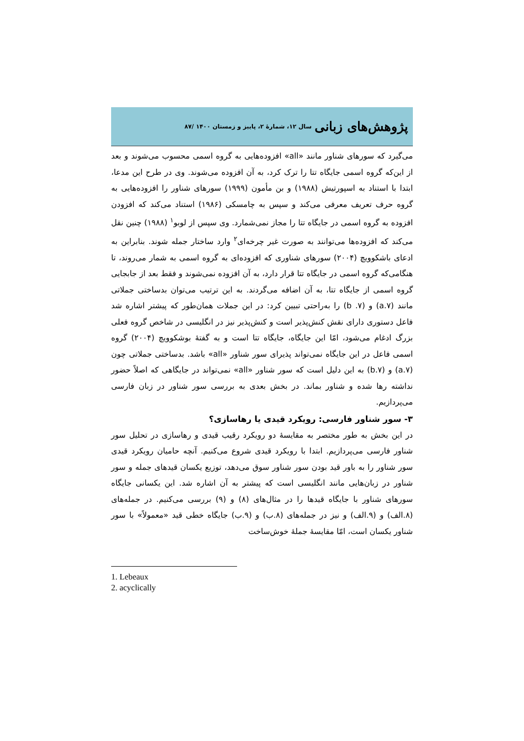پژوهش‌های زبانی سال ۱۲، شمارهٔ ۲، پاییز و زمستان ۱۴۰۰ /۸۷
می‌گیرد که سورهای شناور مانند «all» افزوده‌هایی به گروه اسمی محسوب می‌شوند و بعد از این‌که گروه اسمی جایگاه تتا را ترک کرد، به آن افزوده می‌شوند. وی در طرح این مدعا، ابتدا با استناد به اسپورتیش (۱۹۸۸) و بن مأمون (۱۹۹۹) سورهای شناور را افزوده‌هایی به گروه حرف تعریف معرفی می‌کند و سپس به چامسکی (۱۹۸۶) استناد می‌کند که افزودن افزوده به گروه اسمی در جایگاه تتا را مجاز نمی‌شمارد. وی سپس از لوبو<sup>۱</sup> (۱۹۸۸) چنین نقل می‌کند که افزوده‌ها می‌توانند به صورت غیر چرخه‌ای<sup>۲</sup> وارد ساختار جمله شوند. بنابراین به ادعای باشکوویچ (۲۰۰۴) سورهای شناوری که افزوده‌ای به گروه اسمی به شمار می‌روند، تا هنگامی‌که گروه اسمی در جایگاه تتا قرار دارد، به آن افزوده نمی‌شوند و فقط بعد از جابجایی گروه اسمی از جایگاه تتا، به آن اضافه می‌گردند. به این ترتیب می‌توان بدساختی جملاتی مانند (a.۷) و (۷. b) را به‌راحتی تبیین کرد: در این جملات همان‌طور که پیشتر اشاره شد فاعل دستوری دارای نقش کنش‌پذیر است و کنش‌پذیر نیز در انگلیسی در شاخص گروه فعلی بزرگ ادغام می‌شود، امّا این جایگاه، جایگاه تتا است و به گفتهٔ بوشکوویچ (۲۰۰۴) گروه اسمی فاعل در این جایگاه نمی‌تواند پذیرای سور شناور «all» باشد. بدساختی جملاتی چون (a.۷) و (b.۷) به این دلیل است که سور شناور «all» نمی‌تواند در جایگاهی که اصلاً حضور نداشته رها شده و شناور بماند. در بخش بعدی به بررسی سور شناور در زبان فارسی می‌پردازیم.
۳- سور شناور فارسی: رویکرد قیدی یا رهاسازی؟
در این بخش به طور مختصر به مقایسهٔ دو رویکرد رقیب قیدی و رهاسازی در تحلیل سور شناور فارسی می‌پردازیم. ابتدا با رویکرد قیدی شروع می‌کنیم. آنچه حامیان رویکرد قیدی سور شناور را به باور قید بودن سور شناور سوق می‌دهد، توزیع یکسان قیدهای جمله و سور شناور در زبان‌هایی مانند انگلیسی است که پیشتر به آن اشاره شد. این یکسانی جایگاه سورهای شناور با جایگاه قیدها را در مثال‌های (۸) و (۹) بررسی می‌کنیم. در جمله‌های (۸.الف) و (۹.الف) و نیز در جمله‌های (۸.ب) و (۹.ب) جایگاه خطی قید «معمولاً» با سور شناور یکسان است، امّا مقایسهٔ جملهٔ خوش‌ساخت
1. Lebeaux
2. acyclically